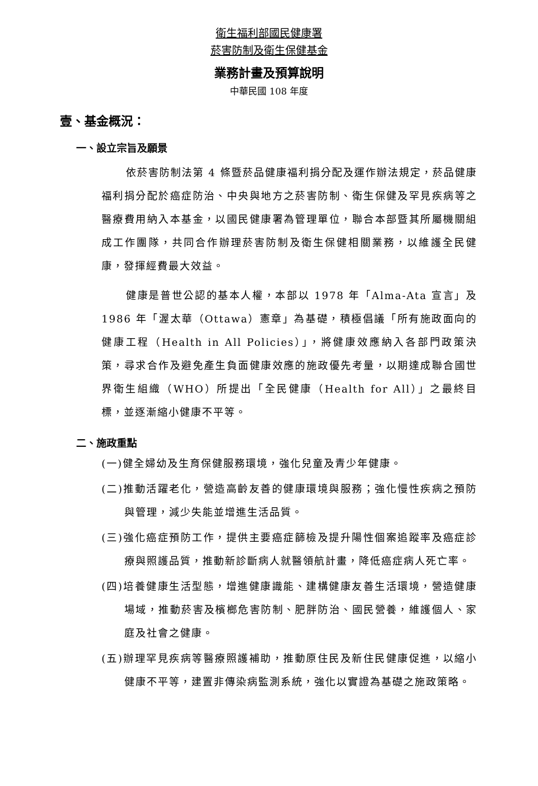衛生福利部國民健康署
菸害防制及衛生保健基金
業務計畫及預算說明
中華民國 108 年度
壹、基金概況：
一、設立宗旨及願景
依菸害防制法第 4 條暨菸品健康福利捐分配及運作辦法規定，菸品健康福利捐分配於癌症防治、中央與地方之菸害防制、衛生保健及罕見疾病等之醫療費用納入本基金，以國民健康署為管理單位，聯合本部暨其所屬機關組成工作團隊，共同合作辦理菸害防制及衛生保健相關業務，以維護全民健康，發揮經費最大效益。
健康是普世公認的基本人權，本部以 1978 年「Alma-Ata 宣言」及 1986 年「渥太華（Ottawa）憲章」為基礎，積極倡議「所有施政面向的健康工程（Health in All Policies）」，將健康效應納入各部門政策決策，尋求合作及避免產生負面健康效應的施政優先考量，以期達成聯合國世界衛生組織（WHO）所提出「全民健康（Health for All）」之最終目標，並逐漸縮小健康不平等。
二、施政重點
(一)健全婦幼及生育保健服務環境，強化兒童及青少年健康。
(二)推動活躍老化，營造高齡友善的健康環境與服務；強化慢性疾病之預防與管理，減少失能並增進生活品質。
(三)強化癌症預防工作，提供主要癌症篩檢及提升陽性個案追蹤率及癌症診療與照護品質，推動新診斷病人就醫領航計畫，降低癌症病人死亡率。
(四)培養健康生活型態，增進健康識能、建構健康友善生活環境，營造健康場域，推動菸害及檳榔危害防制、肥胖防治、國民營養，維護個人、家庭及社會之健康。
(五)辦理罕見疾病等醫療照護補助，推動原住民及新住民健康促進，以縮小健康不平等，建置非傳染病監測系統，強化以實證為基礎之施政策略。